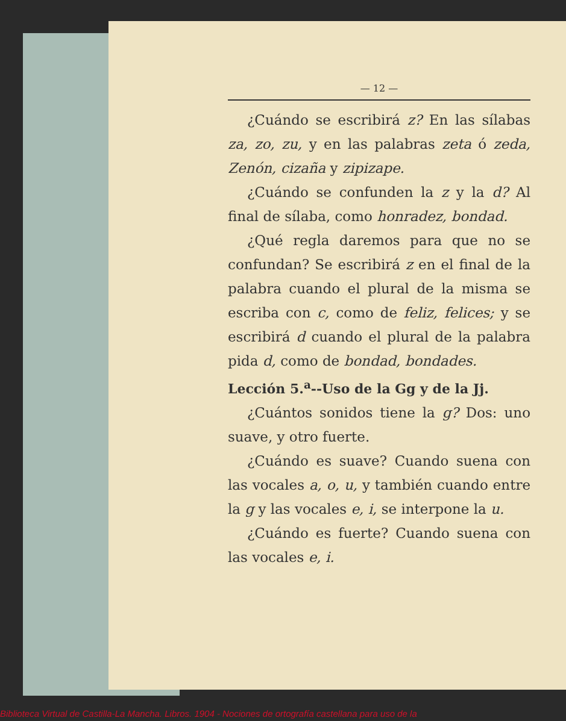— 12 —
¿Cuándo se escribirá z? En las sílabas za, zo, zu, y en las palabras zeta ó zeda, Zenón, cizaña y zipizape.
¿Cuándo se confunden la z y la d? Al final de sílaba, como honradez, bondad.
¿Qué regla daremos para que no se confundan? Se escribirá z en el final de la palabra cuando el plural de la misma se escriba con c, como de feliz, felices; y se escribirá d cuando el plural de la palabra pida d, como de bondad, bondades.
Lección 5.<sup>a</sup>--Uso de la Gg y de la Jj.
¿Cuántos sonidos tiene la g? Dos: uno suave, y otro fuerte.
¿Cuándo es suave? Cuando suena con las vocales a, o, u, y también cuando entre la g y las vocales e, i, se interpone la u.
¿Cuándo es fuerte? Cuando suena con las vocales e, i.
Biblioteca Virtual de Castilla-La Mancha. Libros. 1904 - Nociones de ortografía castellana para uso de la